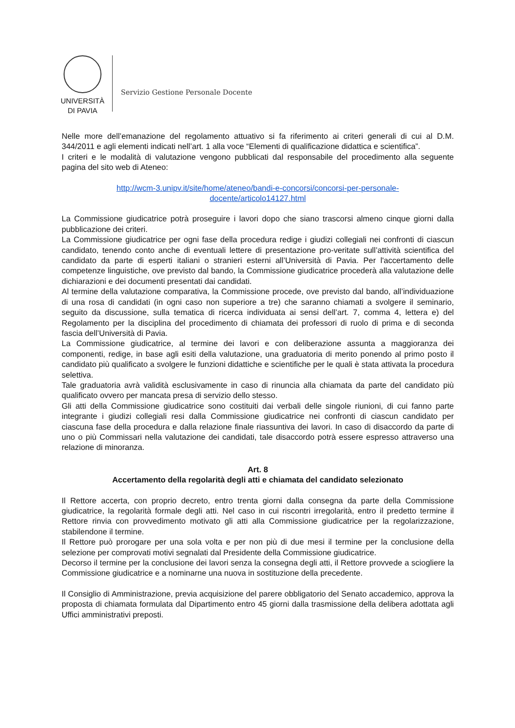UNIVERSITÀ
DI PAVIA
Servizio Gestione Personale Docente
Nelle more dell’emanazione del regolamento attuativo si fa riferimento ai criteri generali di cui al D.M. 344/2011 e agli elementi indicati nell’art. 1 alla voce “Elementi di qualificazione didattica e scientifica”.
I criteri e le modalità di valutazione vengono pubblicati dal responsabile del procedimento alla seguente pagina del sito web di Ateneo:
http://wcm-3.unipv.it/site/home/ateneo/bandi-e-concorsi/concorsi-per-personale-
docente/articolo14127.html
La Commissione giudicatrice potrà proseguire i lavori dopo che siano trascorsi almeno cinque giorni dalla pubblicazione dei criteri.
La Commissione giudicatrice per ogni fase della procedura redige i giudizi collegiali nei confronti di ciascun candidato, tenendo conto anche di eventuali lettere di presentazione pro-veritate sull’attività scientifica del candidato da parte di esperti italiani o stranieri esterni all’Università di Pavia. Per l'accertamento delle competenze linguistiche, ove previsto dal bando, la Commissione giudicatrice procederà alla valutazione delle dichiarazioni e dei documenti presentati dai candidati.
Al termine della valutazione comparativa, la Commissione procede, ove previsto dal bando, all’individuazione di una rosa di candidati (in ogni caso non superiore a tre) che saranno chiamati a svolgere il seminario, seguito da discussione, sulla tematica di ricerca individuata ai sensi dell’art. 7, comma 4, lettera e) del Regolamento per la disciplina del procedimento di chiamata dei professori di ruolo di prima e di seconda fascia dell’Università di Pavia.
La Commissione giudicatrice, al termine dei lavori e con deliberazione assunta a maggioranza dei componenti, redige, in base agli esiti della valutazione, una graduatoria di merito ponendo al primo posto il candidato più qualificato a svolgere le funzioni didattiche e scientifiche per le quali è stata attivata la procedura selettiva.
Tale graduatoria avrà validità esclusivamente in caso di rinuncia alla chiamata da parte del candidato più qualificato ovvero per mancata presa di servizio dello stesso.
Gli atti della Commissione giudicatrice sono costituiti dai verbali delle singole riunioni, di cui fanno parte integrante i giudizi collegiali resi dalla Commissione giudicatrice nei confronti di ciascun candidato per ciascuna fase della procedura e dalla relazione finale riassuntiva dei lavori. In caso di disaccordo da parte di uno o più Commissari nella valutazione dei candidati, tale disaccordo potrà essere espresso attraverso una relazione di minoranza.
Art. 8
Accertamento della regolarità degli atti e chiamata del candidato selezionato
Il Rettore accerta, con proprio decreto, entro trenta giorni dalla consegna da parte della Commissione giudicatrice, la regolarità formale degli atti. Nel caso in cui riscontri irregolarità, entro il predetto termine il Rettore rinvia con provvedimento motivato gli atti alla Commissione giudicatrice per la regolarizzazione, stabilendone il termine.
Il Rettore può prorogare per una sola volta e per non più di due mesi il termine per la conclusione della selezione per comprovati motivi segnalati dal Presidente della Commissione giudicatrice.
Decorso il termine per la conclusione dei lavori senza la consegna degli atti, il Rettore provvede a sciogliere la Commissione giudicatrice e a nominarne una nuova in sostituzione della precedente.
Il Consiglio di Amministrazione, previa acquisizione del parere obbligatorio del Senato accademico, approva la proposta di chiamata formulata dal Dipartimento entro 45 giorni dalla trasmissione della delibera adottata agli Uffici amministrativi preposti.